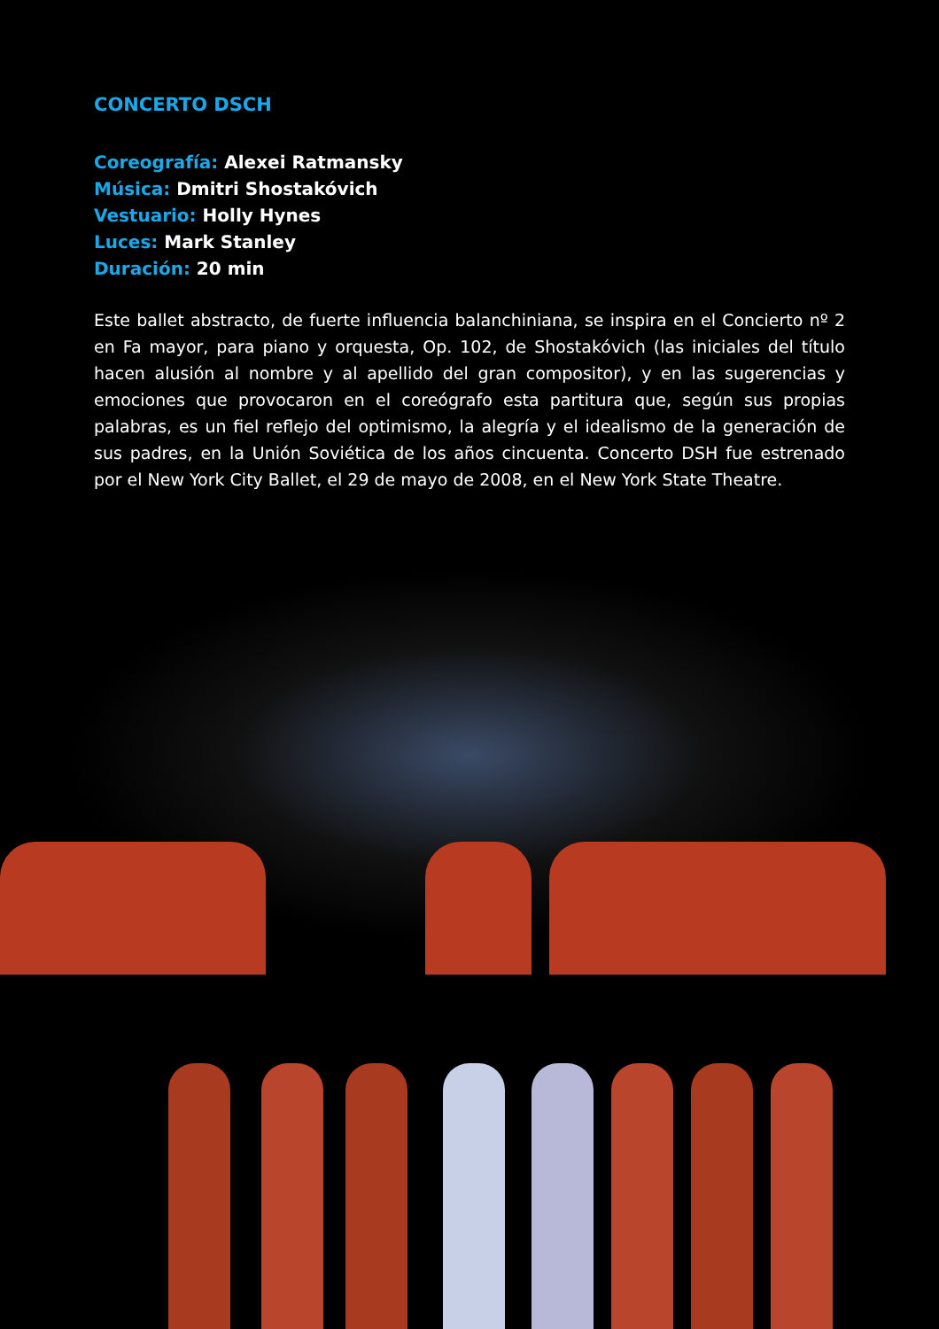CONCERTO DSCH
Coreografía: Alexei Ratmansky
Música: Dmitri Shostakóvich
Vestuario: Holly Hynes
Luces: Mark Stanley
Duración: 20 min
Este ballet abstracto, de fuerte influencia balanchiniana, se inspira en el Concierto nº 2 en Fa mayor, para piano y orquesta, Op. 102, de Shostakóvich (las iniciales del título hacen alusión al nombre y al apellido del gran compositor), y en las sugerencias y emociones que provocaron en el coreógrafo esta partitura que, según sus propias palabras, es un fiel reflejo del optimismo, la alegría y el idealismo de la generación de sus padres, en la Unión Soviética de los años cincuenta. Concerto DSH fue estrenado por el New York City Ballet, el 29 de mayo de 2008, en el New York State Theatre.